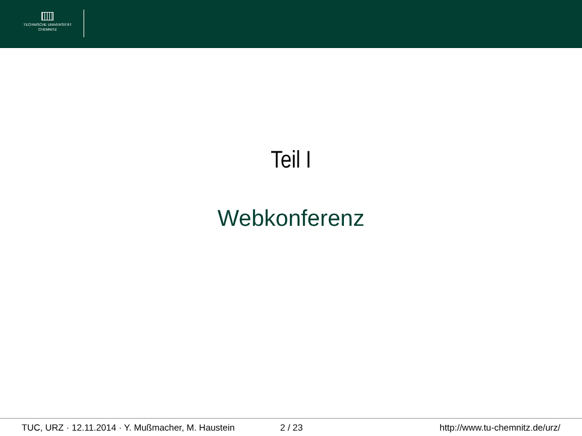TECHNISCHE UNIVERSITÄT
CHEMNITZ
Teil I
Webkonferenz
TUC, URZ · 12.11.2014 · Y. Mußmacher, M. Haustein
2 / 23 http://www.tu-chemnitz.de/urz/